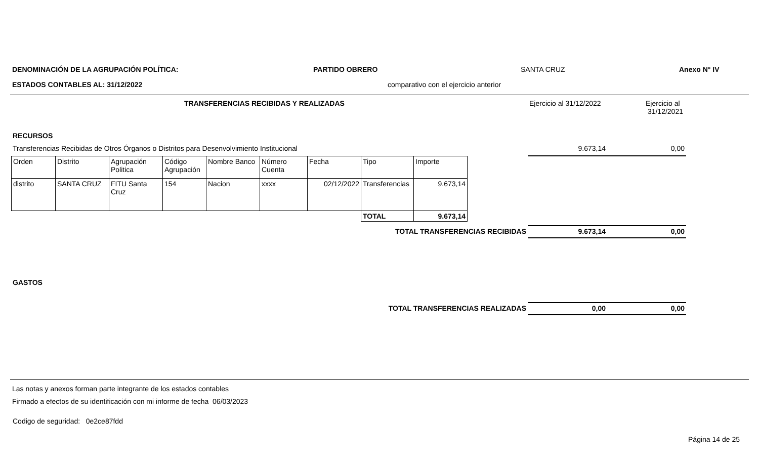DENOMINACIÓN DE LA AGRUPACIÓN POLÍTICA: PARTIDO OBRERO SANTA CRUZ Anexo N° IV
ESTADOS CONTABLES AL: 31/12/2022 comparativo con el ejercicio anterior
TRANSFERENCIAS RECIBIDAS Y REALIZADAS Ejercicio al 31/12/2022 Ejercicio al
31/12/2021
RECURSOS
Transferencias Recibidas de Otros Órganos o Distritos para Desenvolvimiento Institucional
9.673,14 0,00
| Orden | Distrito | Agrupación Politica | Código Agrupación | Nombre Banco | Número Cuenta | Fecha | Tipo | Importe |
| distrito | SANTA CRUZ | FITU Santa Cruz | 154 | Nacion | xxxx | 02/12/2022 | Transferencias | 9.673,14 |
| | | | | | | | TOTAL | 9.673,14 |
TOTAL TRANSFERENCIAS RECIBIDAS 9.673,14 0,00
GASTOS
TOTAL TRANSFERENCIAS REALIZADAS 0,00 0,00
Las notas y anexos forman parte integrante de los estados contables
Firmado a efectos de su identificación con mi informe de fecha 06/03/2023
Codigo de seguridad: 0e2ce87fdd
Página 14 de 25